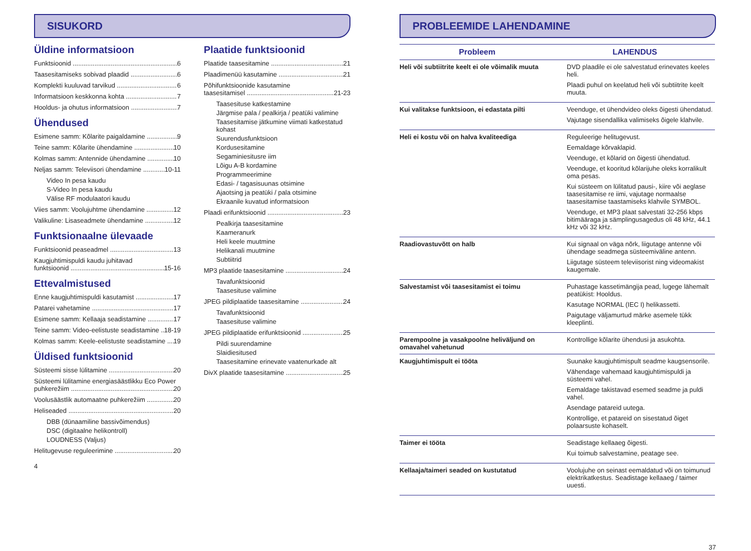SISUKORD
Üldine informatsioon
Funktsioonid 6
Taasesitamiseks sobivad plaadid 6
Komplekti kuuluvad tarvikud 6
Informatsioon keskkonna kohta 7
Hooldus- ja ohutus informatsioon 7
Ühendused
Esimene samm: Kõlarite paigaldamine 9
Teine samm: Kõlarite ühendamine 10
Kolmas samm: Antennide ühendamine 10
Neljas samm: Televiisori ühendamine 10-11
Video In pesa kaudu
S-Video In pesa kaudu
Välise RF modulaatori kaudu
Viies samm: Voolujuhtme ühendamine 12
Valikuline: Lisaseadmete ühendamine 12
Funktsionaalne ülevaade
Funktsioonid peaseadmel 13
Kaugjuhtimispuldi kaudu juhitavad
funktsioonid 15-16
Ettevalmistused
Enne kaugjuhtimispuldi kasutamist 17
Patarei vahetamine 17
Esimene samm: Kellaaja seadistamine 17
Teine samm: Video-eelistuste seadistamine 18-19
Kolmas samm: Keele-eelistuste seadistamine 19
Üldised funktsioonid
Süsteemi sisse lülitamine 20
Süsteemi lülitamine energiasäästlikku Eco Power
puhkerežiim 20
Voolusäästlik automaatne puhkerežiim 20
Heliseaded 20
DBB (dünaamiline bassivõimendus)
DSC (digitaalne helikontroll)
LOUDNESS (Valjus)
Helitugevuse reguleerimine 20
4
Plaatide funktsioonid
Plaatide taasesitamine 21
Plaadimenüü kasutamine 21
Põhifunktsioonide kasutamine
taasesitamisel 21-23
Taasesituse katkestamine
Järgmise pala / pealkirja / peatüki valimine
Taasesitamise jätkumine viimati katkestatud kohast
Suurendusfunktsioon
Kordusesitamine
Segaminiesitusre iim
Lõigu A-B kordamine
Programmeerimine
Edasi- / tagasisuunas otsimine
Ajaotsing ja peatüki / pala otsimine
Ekraanile kuvatud informatsioon
Plaadi erifunktsioonid 23
Pealkirja taasesitamine
Kaameranurk
Heli keele muutmine
Helikanali muutmine
Subtiitrid
MP3 plaatide taasesitamine 24
Tavafunktsioonid
Taasesituse valimine
JPEG pildiplaatide taasesitamine 24
Tavafunktsioonid
Taasesituse valimine
JPEG pildiplaatide erifunktsioonid 25
Pildi suurendamine
Slaidiesitused
Taasesitamine erinevate vaatenurkade alt
DivX plaatide taasesitamine 25
PROBLEEMIDE LAHENDAMINE
| Probleem | LAHENDUS |
| --- | --- |
| Heli või subtiitrite keelt ei ole võimalik muuta | DVD plaadile ei ole salvestatud erinevates keeles heli. Plaadi puhul on keelatud heli või subtiitrite keelt muuta. |
| Kui valitakse funktsioon, ei edastata pilti | Veenduge, et ühendvideo oleks õigesti ühendatud. Vajutage sisendallika valimiseks õigele klahvile. |
| Heli ei kostu või on halva kvaliteediga | Reguleerige helitugevust. Eemaldage kõrvaklapid. Veenduge, et kõlarid on õigesti ühendatud. Veenduge, et kooritud kõlarijuhe oleks korralikult oma pesas. Kui süsteem on lülitatud pausi-, kiire või aeglase taasesitamise re iimi, vajutage normaalse taasesitamise taastamiseks klahvile SYMBOL. Veenduge, et MP3 plaat salvestati 32-256 kbps bitimääraga ja sämplingusagedus oli 48 kHz, 44.1 kHz või 32 kHz. |
| Raadiovastuvõtt on halb | Kui signaal on väga nõrk, liigutage antenne või ühendage seadmega süsteemiväline antenn. Liigutage süsteem televiisorist ning videomakist kaugemale. |
| Salvestamist või taasesitamist ei toimu | Puhastage kassetimängija pead, lugege lähemalt peatükist: Hooldus. Kasutage NORMAL (IEC I) helikassetti. Paigutage väljamurtud märke asemele tükk kleeplinti. |
| Parempoolne ja vasakpoolne heliväljund on omavahel vahetunud | Kontrollige kõlarite ühendusi ja asukohta. |
| Kaugjuhtimispult ei tööta | Suunake kaugjuhtimispult seadme kaugsensorile. Vähendage vahemaad kaugjuhtimispuldi ja süsteemi vahel. Eemaldage takistavad esemed seadme ja puldi vahel. Asendage patareid uutega. Kontrollige, et patareid on sisestatud õiget polaarsuste kohaselt. |
| Taimer ei tööta | Seadistage kellaaeg õigesti. Kui toimub salvestamine, peatage see. |
| Kellaaja/taimeri seaded on kustutatud | Voolujuhe on seinast eemaldatud või on toimunud elektrikatkestus. Seadistage kellaaeg / taimer uuesti. |
37